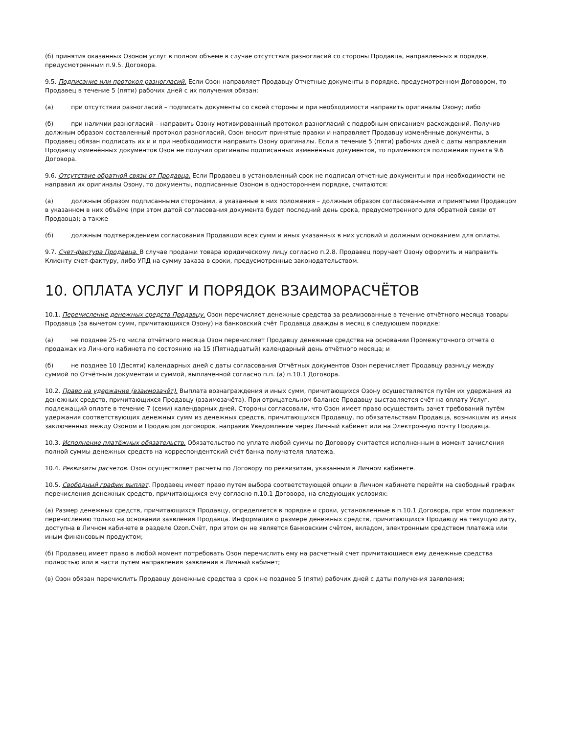(б) принятия оказанных Озоном услуг в полном объеме в случае отсутствия разногласий со стороны Продавца, направленных в порядке, предусмотренным п.9.5. Договора.
9.5. Подписание или протокол разногласий. Если Озон направляет Продавцу Отчетные документы в порядке, предусмотренном Договором, то Продавец в течение 5 (пяти) рабочих дней с их получения обязан:
(а) при отсутствии разногласий – подписать документы со своей стороны и при необходимости направить оригиналы Озону; либо
(б) при наличии разногласий – направить Озону мотивированный протокол разногласий с подробным описанием расхождений. Получив должным образом составленный протокол разногласий, Озон вносит принятые правки и направляет Продавцу изменённые документы, а Продавец обязан подписать их и и при необходимости направить Озону оригиналы. Если в течение 5 (пяти) рабочих дней с даты направления Продавцу изменённых документов Озон не получил оригиналы подписанных изменённых документов, то применяются положения пункта 9.6 Договора.
9.6. Отсутствие обратной связи от Продавца. Если Продавец в установленный срок не подписал отчетные документы и при необходимости не направил их оригиналы Озону, то документы, подписанные Озоном в одностороннем порядке, считаются:
(а) должным образом подписанными сторонами, а указанные в них положения – должным образом согласованными и принятыми Продавцом в указанном в них объёме (при этом датой согласования документа будет последний день срока, предусмотренного для обратной связи от Продавца); а также
(б) должным подтверждением согласования Продавцом всех сумм и иных указанных в них условий и должным основанием для оплаты.
9.7. Счет-фактура Продавца. В случае продажи товара юридическому лицу согласно п.2.8. Продавец поручает Озону оформить и направить Клиенту счет-фактуру, либо УПД на сумму заказа в сроки, предусмотренные законодательством.
10. ОПЛАТА УСЛУГ И ПОРЯДОК ВЗАИМОРАСЧЁТОВ
10.1. Перечисление денежных средств Продавцу. Озон перечисляет денежные средства за реализованные в течение отчётного месяца товары Продавца (за вычетом сумм, причитающихся Озону) на банковский счёт Продавца дважды в месяц в следующем порядке:
(а) не позднее 25-го числа отчётного месяца Озон перечисляет Продавцу денежные средства на основании Промежуточного отчета о продажах из Личного кабинета по состоянию на 15 (Пятнадцатый) календарный день отчётного месяца; и
(б) не позднее 10 (Десяти) календарных дней с даты согласования Отчётных документов Озон перечисляет Продавцу разницу между суммой по Отчётным документам и суммой, выплаченной согласно п.п. (а) п.10.1 Договора.
10.2. Право на удержание (взаимозачёт). Выплата вознаграждения и иных сумм, причитающихся Озону осуществляется путём их удержания из денежных средств, причитающихся Продавцу (взаимозачёта). При отрицательном балансе Продавцу выставляется счёт на оплату Услуг, подлежащий оплате в течение 7 (семи) календарных дней. Стороны согласовали, что Озон имеет право осуществить зачет требований путём удержания соответствующих денежных сумм из денежных средств, причитающихся Продавцу, по обязательствам Продавца, возникшим из иных заключенных между Озоном и Продавцом договоров, направив Уведомление через Личный кабинет или на Электронную почту Продавца.
10.3. Исполнение платёжных обязательств. Обязательство по уплате любой суммы по Договору считается исполненным в момент зачисления полной суммы денежных средств на корреспондентский счёт банка получателя платежа.
10.4. Реквизиты расчетов. Озон осуществляет расчеты по Договору по реквизитам, указанным в Личном кабинете.
10.5. Свободный график выплат. Продавец имеет право путем выбора соответствующей опции в Личном кабинете перейти на свободный график перечисления денежных средств, причитающихся ему согласно п.10.1 Договора, на следующих условиях:
(а) Размер денежных средств, причитающихся Продавцу, определяется в порядке и сроки, установленные в п.10.1 Договора, при этом подлежат перечислению только на основании заявления Продавца. Информация о размере денежных средств, причитающихся Продавцу на текущую дату, доступна в Личном кабинете в разделе Ozon.Счёт, при этом он не является банковским счётом, вкладом, электронным средством платежа или иным финансовым продуктом;
(б) Продавец имеет право в любой момент потребовать Озон перечислить ему на расчетный счет причитающиеся ему денежные средства полностью или в части путем направления заявления в Личный кабинет;
(в) Озон обязан перечислить Продавцу денежные средства в срок не позднее 5 (пяти) рабочих дней с даты получения заявления;